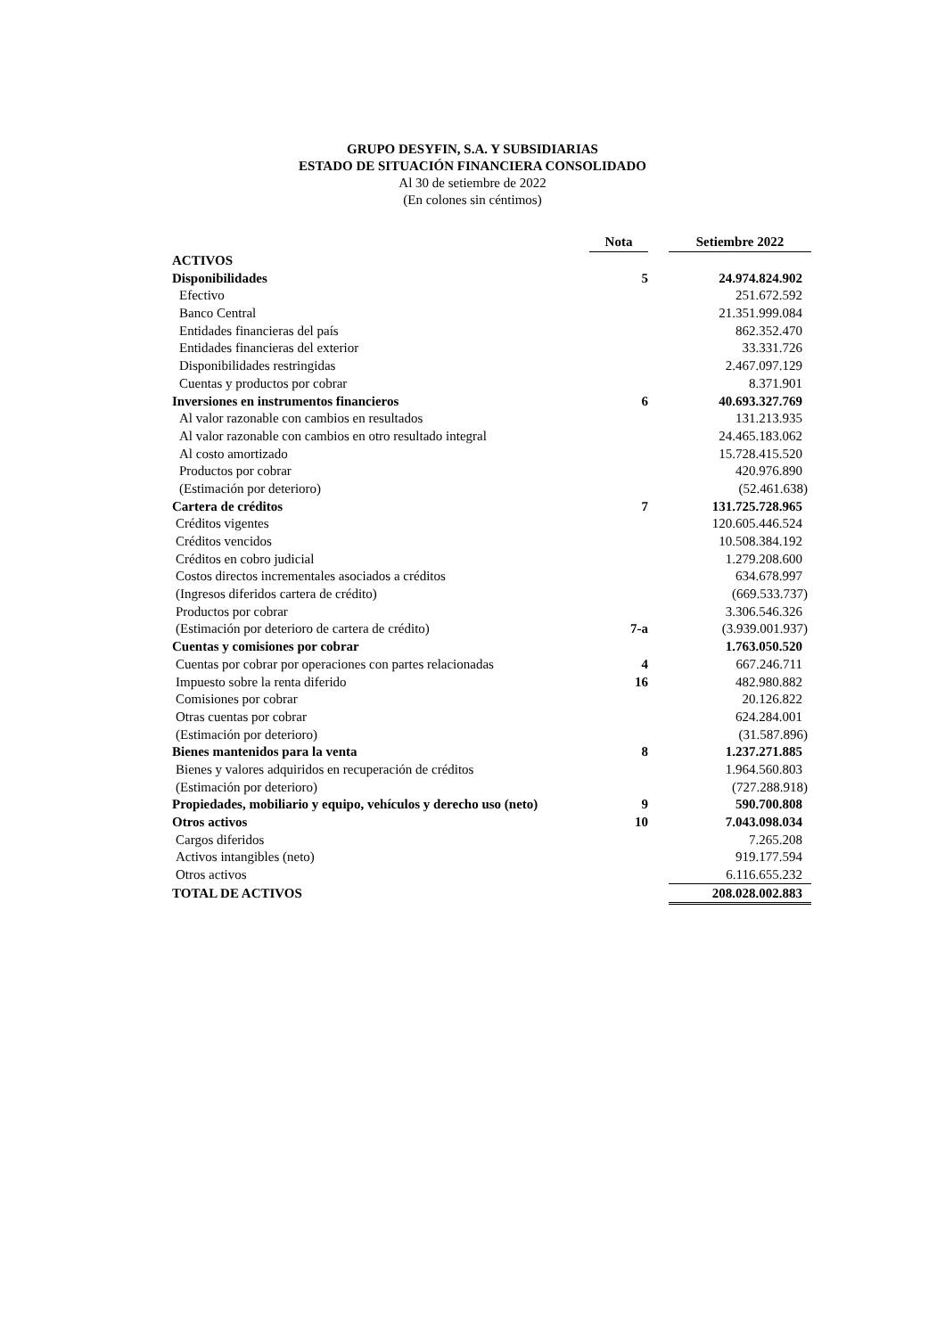GRUPO DESYFIN, S.A. Y SUBSIDIARIAS
ESTADO DE SITUACIÓN FINANCIERA CONSOLIDADO
Al 30 de setiembre de 2022
(En colones sin céntimos)
| | Nota | | Setiembre 2022 |
| --- | --- | --- | --- |
| ACTIVOS | | | |
| Disponibilidades | 5 | | 24.974.824.902 |
| Efectivo | | | 251.672.592 |
| Banco Central | | | 21.351.999.084 |
| Entidades financieras del país | | | 862.352.470 |
| Entidades financieras del exterior | | | 33.331.726 |
| Disponibilidades restringidas | | | 2.467.097.129 |
| Cuentas y productos por cobrar | | | 8.371.901 |
| Inversiones en instrumentos financieros | 6 | | 40.693.327.769 |
| Al valor razonable con cambios en resultados | | | 131.213.935 |
| Al valor razonable con cambios en otro resultado integral | | | 24.465.183.062 |
| Al costo amortizado | | | 15.728.415.520 |
| Productos por cobrar | | | 420.976.890 |
| (Estimación por deterioro) | | | (52.461.638) |
| Cartera de créditos | 7 | | 131.725.728.965 |
| Créditos vigentes | | | 120.605.446.524 |
| Créditos vencidos | | | 10.508.384.192 |
| Créditos en cobro judicial | | | 1.279.208.600 |
| Costos directos incrementales asociados a créditos | | | 634.678.997 |
| (Ingresos diferidos cartera de crédito) | | | (669.533.737) |
| Productos por cobrar | | | 3.306.546.326 |
| (Estimación por deterioro de cartera de crédito) | 7-a | | (3.939.001.937) |
| Cuentas y comisiones por cobrar | | | 1.763.050.520 |
| Cuentas por cobrar por operaciones con partes relacionadas | 4 | | 667.246.711 |
| Impuesto sobre la renta diferido | 16 | | 482.980.882 |
| Comisiones por cobrar | | | 20.126.822 |
| Otras cuentas por cobrar | | | 624.284.001 |
| (Estimación por deterioro) | | | (31.587.896) |
| Bienes mantenidos para la venta | 8 | | 1.237.271.885 |
| Bienes y valores adquiridos en recuperación de créditos | | | 1.964.560.803 |
| (Estimación por deterioro) | | | (727.288.918) |
| Propiedades, mobiliario y equipo, vehículos y derecho uso (neto) | 9 | | 590.700.808 |
| Otros activos | 10 | | 7.043.098.034 |
| Cargos diferidos | | | 7.265.208 |
| Activos intangibles (neto) | | | 919.177.594 |
| Otros activos | | | 6.116.655.232 |
| TOTAL DE ACTIVOS | | | 208.028.002.883 |